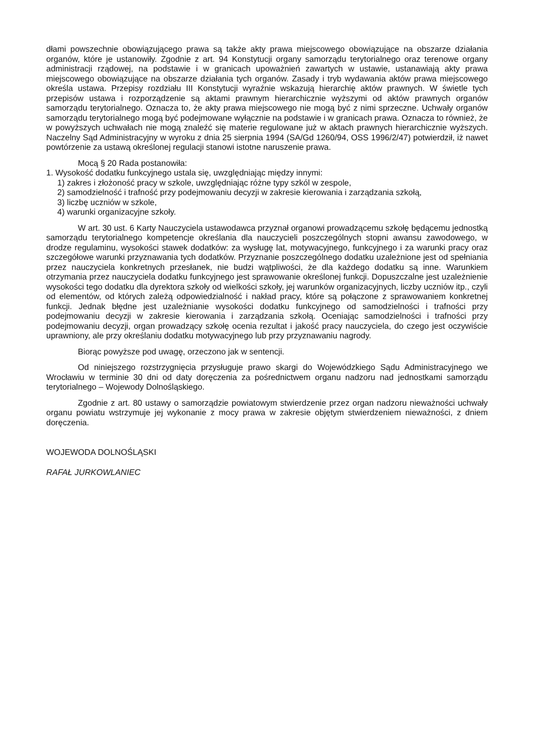dłami powszechnie obowiązującego prawa są także akty prawa miejscowego obowiązujące na obszarze działania organów, które je ustanowiły. Zgodnie z art. 94 Konstytucji organy samorządu terytorialnego oraz terenowe organy administracji rządowej, na podstawie i w granicach upoważnień zawartych w ustawie, ustanawiają akty prawa miejscowego obowiązujące na obszarze działania tych organów. Zasady i tryb wydawania aktów prawa miejscowego określa ustawa. Przepisy rozdziału III Konstytucji wyraźnie wskazują hierarchię aktów prawnych. W świetle tych przepisów ustawa i rozporządzenie są aktami prawnym hierarchicznie wyższymi od aktów prawnych organów samorządu terytorialnego. Oznacza to, że akty prawa miejscowego nie mogą być z nimi sprzeczne. Uchwały organów samorządu terytorialnego mogą być podejmowane wyłącznie na podstawie i w granicach prawa. Oznacza to również, że w powyższych uchwałach nie mogą znaleźć się materie regulowane już w aktach prawnych hierarchicznie wyższych. Naczelny Sąd Administracyjny w wyroku z dnia 25 sierpnia 1994 (SA/Gd 1260/94, OSS 1996/2/47) potwierdził, iż nawet powtórzenie za ustawą określonej regulacji stanowi istotne naruszenie prawa.
Mocą § 20 Rada postanowiła:
1. Wysokość dodatku funkcyjnego ustala się, uwzględniając między innymi:
1) zakres i złożoność pracy w szkole, uwzględniając różne typy szkól w zespole,
2) samodzielność i trafność przy podejmowaniu decyzji w zakresie kierowania i zarządzania szkołą,
3) liczbę uczniów w szkole,
4) warunki organizacyjne szkoły.
W art. 30 ust. 6 Karty Nauczyciela ustawodawca przyznał organowi prowadzącemu szkołę będącemu jednostką samorządu terytorialnego kompetencje określania dla nauczycieli poszczególnych stopni awansu zawodowego, w drodze regulaminu, wysokości stawek dodatków: za wysługę lat, motywacyjnego, funkcyjnego i za warunki pracy oraz szczegółowe warunki przyznawania tych dodatków. Przyznanie poszczególnego dodatku uzależnione jest od spełniania przez nauczyciela konkretnych przesłanek, nie budzi wątpliwości, że dla każdego dodatku są inne. Warunkiem otrzymania przez nauczyciela dodatku funkcyjnego jest sprawowanie określonej funkcji. Dopuszczalne jest uzależnienie wysokości tego dodatku dla dyrektora szkoły od wielkości szkoły, jej warunków organizacyjnych, liczby uczniów itp., czyli od elementów, od których zależą odpowiedzialność i nakład pracy, które są połączone z sprawowaniem konkretnej funkcji. Jednak błędne jest uzależnianie wysokości dodatku funkcyjnego od samodzielności i trafności przy podejmowaniu decyzji w zakresie kierowania i zarządzania szkołą. Oceniając samodzielności i trafności przy podejmowaniu decyzji, organ prowadzący szkołę ocenia rezultat i jakość pracy nauczyciela, do czego jest oczywiście uprawniony, ale przy określaniu dodatku motywacyjnego lub przy przyznawaniu nagrody.
Biorąc powyższe pod uwagę, orzeczono jak w sentencji.
Od niniejszego rozstrzygnięcia przysługuje prawo skargi do Wojewódzkiego Sądu Administracyjnego we Wrocławiu w terminie 30 dni od daty doręczenia za pośrednictwem organu nadzoru nad jednostkami samorządu terytorialnego – Wojewody Dolnośląskiego.
Zgodnie z art. 80 ustawy o samorządzie powiatowym stwierdzenie przez organ nadzoru nieważności uchwały organu powiatu wstrzymuje jej wykonanie z mocy prawa w zakresie objętym stwierdzeniem nieważności, z dniem doręczenia.
WOJEWODA DOLNOŚLĄSKI
RAFAŁ JURKOWLANIEC